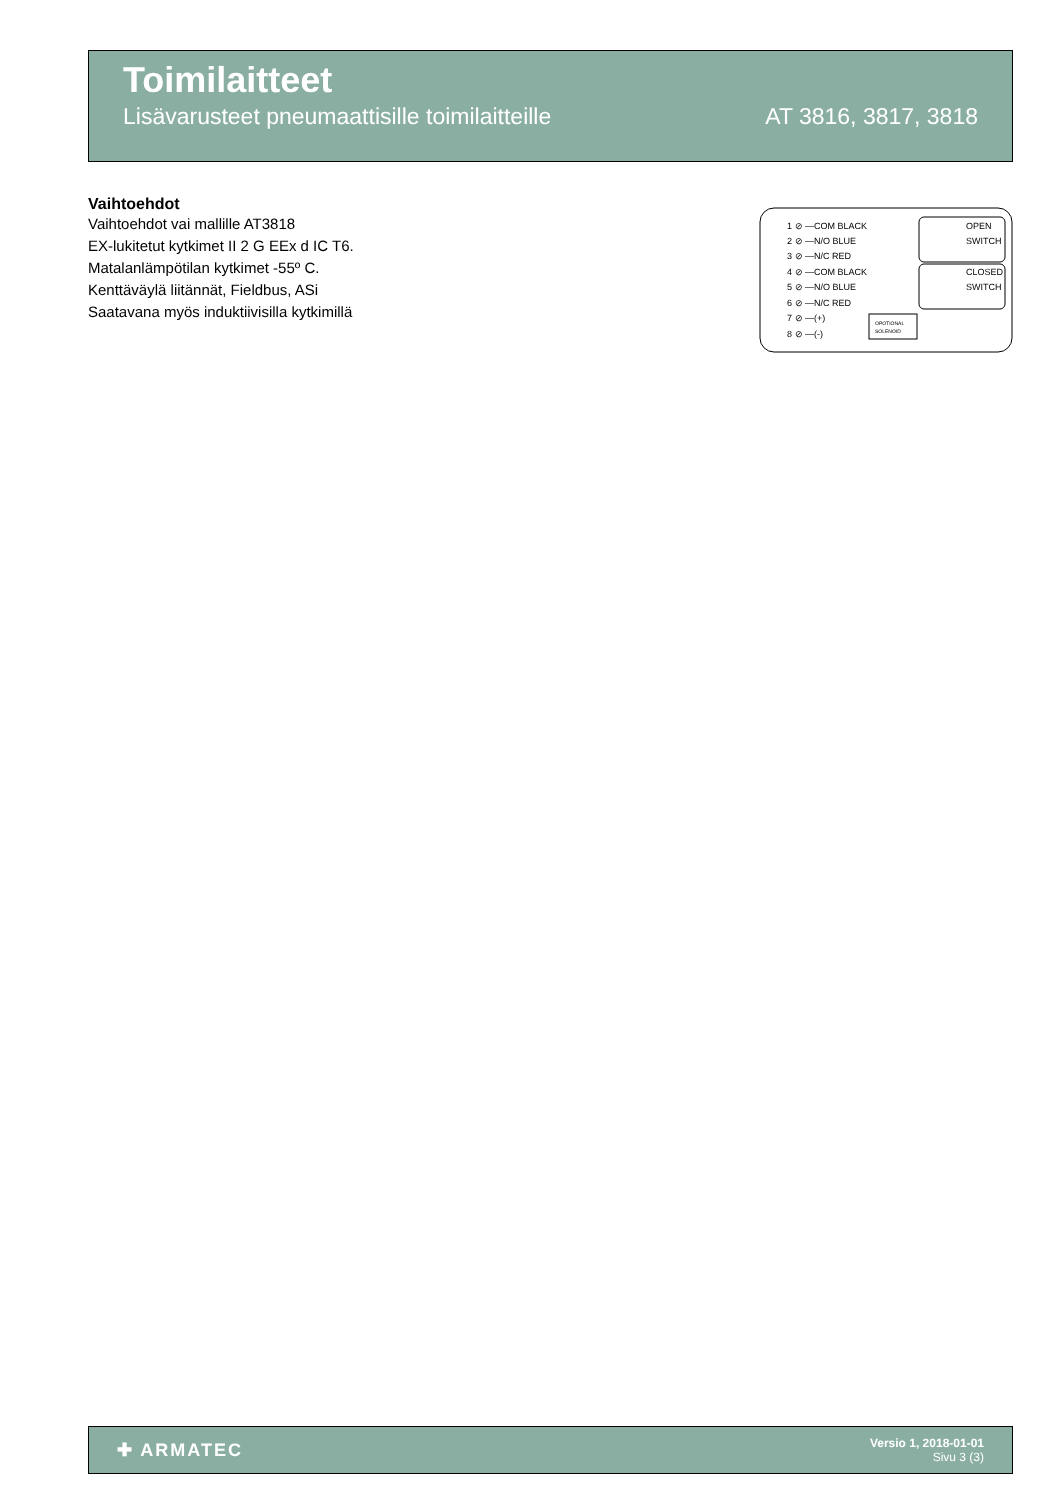Toimilaitteet
Lisävarusteet pneumaattisille toimilaitteille AT 3816, 3817, 3818
Vaihtoehdot
Vaihtoehdot vai mallille AT3818
EX-lukitetut kytkimet II 2 G EEx d IC T6.
Matalanlämpötilan kytkimet -55º C.
Kenttäväylä liitännät, Fieldbus, ASi
Saatavana myös induktiivisilla kytkimillä
1 ⊘ —COM BLACK
2 ⊘ —N/O BLUE
3 ⊘ —N/C RED
4 ⊘ —COM BLACK
5 ⊘ —N/O BLUE
6 ⊘ —N/C RED
7 ⊘ —(+)
8 ⊘ —(-)
OPEN
SWITCH
CLOSED
SWITCH
OPOTIONAL
SOLENOID
✚ ARMATEC
Versio 1, 2018-01-01
Sivu 3 (3)